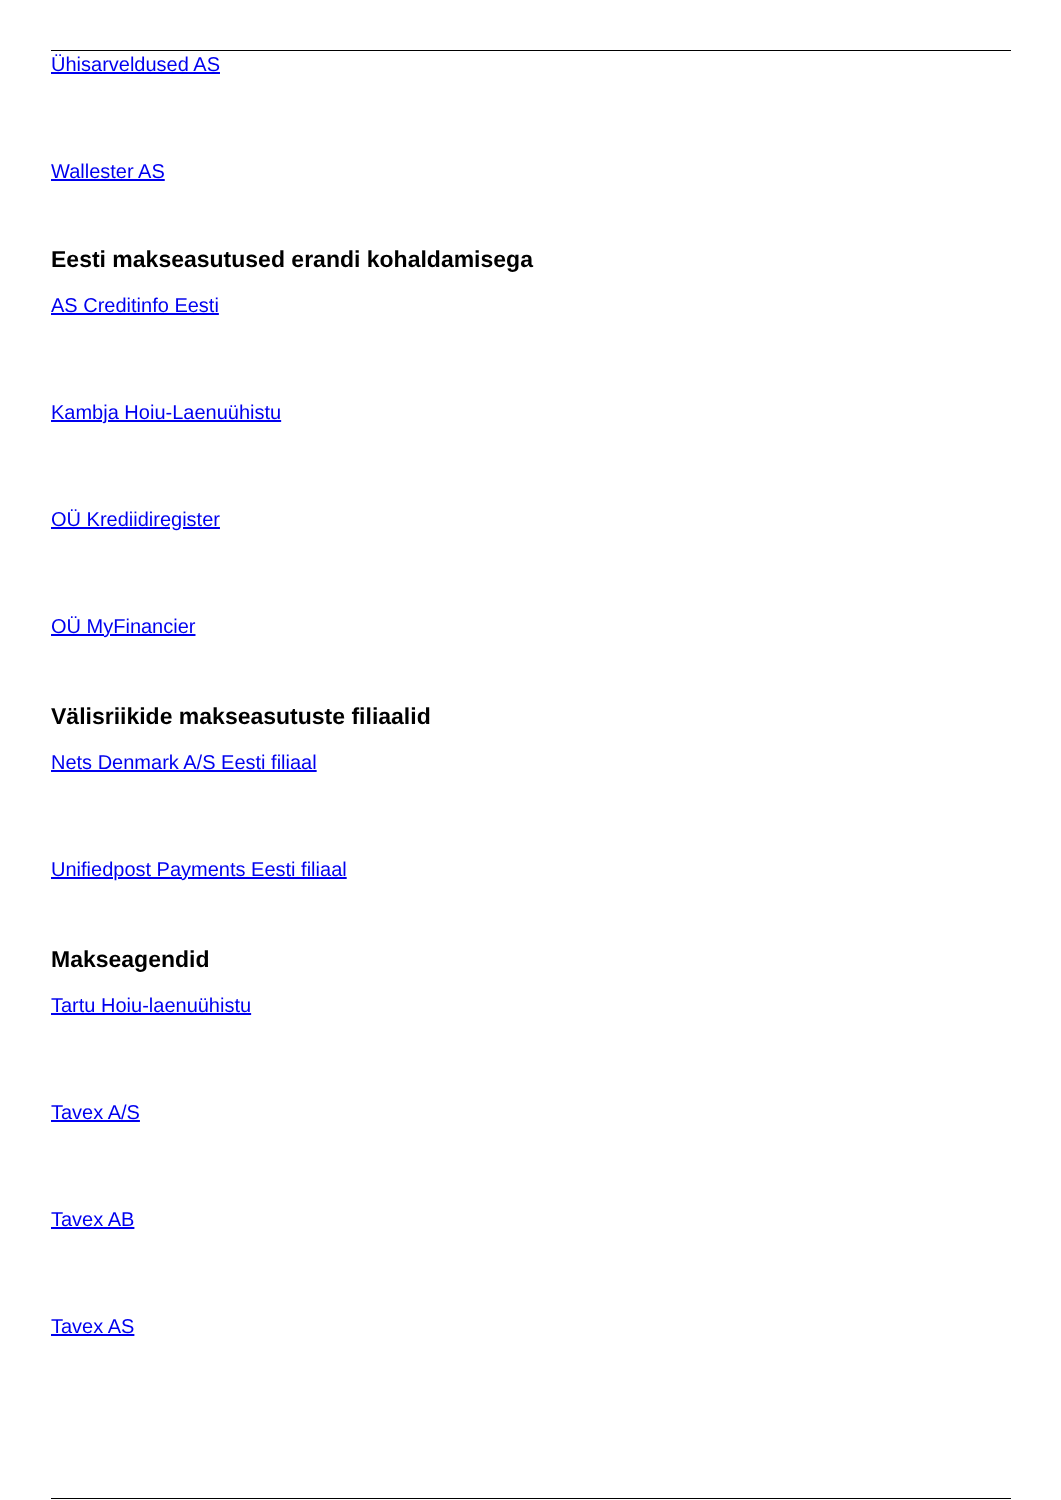Ühisarveldused AS
Wallester AS
Eesti makseasutused erandi kohaldamisega
AS Creditinfo Eesti
Kambja Hoiu-Laenuühistu
OÜ Krediidiregister
OÜ MyFinancier
Välisriikide makseasutuste filiaalid
Nets Denmark A/S Eesti filiaal
Unifiedpost Payments Eesti filiaal
Makseagendid
Tartu Hoiu-laenuühistu
Tavex A/S
Tavex AB
Tavex AS